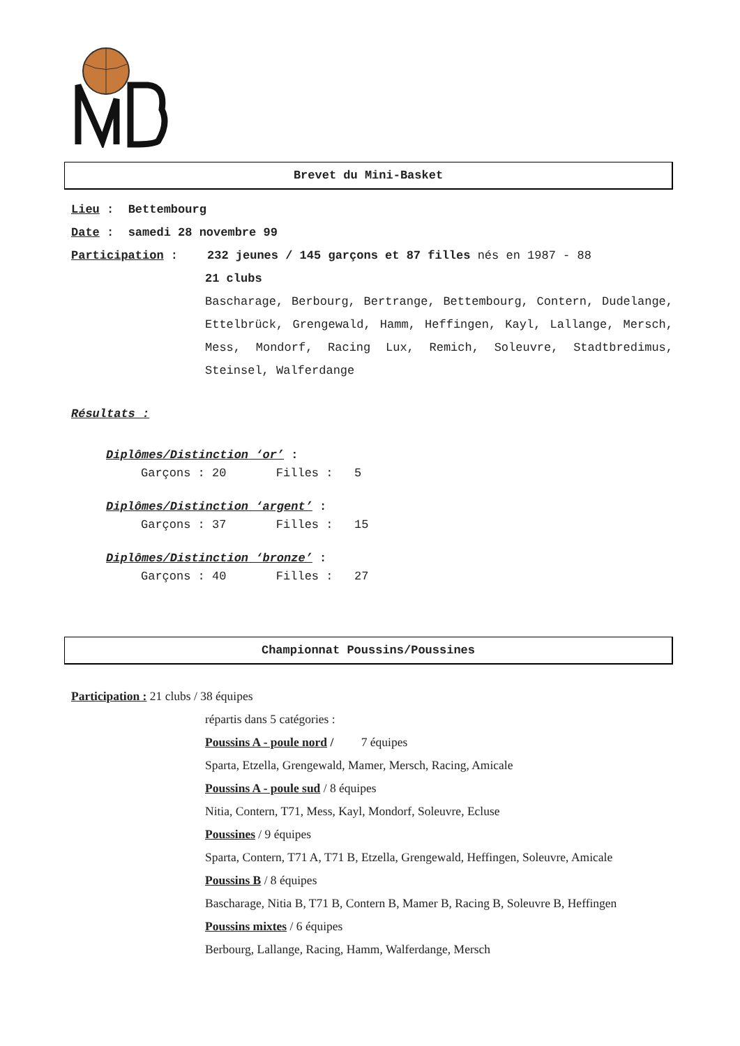Brevet du Mini-Basket
Lieu : Bettembourg
Date : samedi 28 novembre 99
Participation : 232 jeunes / 145 garçons et 87 filles nés en 1987 - 88
21 clubs
Bascharage, Berbourg, Bertrange, Bettembourg, Contern, Dudelange, Ettelbrück, Grengewald, Hamm, Heffingen, Kayl, Lallange, Mersch, Mess, Mondorf, Racing Lux, Remich, Soleuvre, Stadtbredimus, Steinsel, Walferdange
Résultats :
Diplômes/Distinction ‘or’ :
Garçons : 20 Filles : 5
Diplômes/Distinction ‘argent’ :
Garçons : 37 Filles : 15
Diplômes/Distinction ‘bronze’ :
Garçons : 40 Filles : 27
Championnat Poussins/Poussines
Participation : 21 clubs / 38 équipes
répartis dans 5 catégories :
Poussins A - poule nord / 7 équipes
Sparta, Etzella, Grengewald, Mamer, Mersch, Racing, Amicale
Poussins A - poule sud / 8 équipes
Nitia, Contern, T71, Mess, Kayl, Mondorf, Soleuvre, Ecluse
Poussines / 9 équipes
Sparta, Contern, T71 A, T71 B, Etzella, Grengewald, Heffingen, Soleuvre, Amicale
Poussins B / 8 équipes
Bascharage, Nitia B, T71 B, Contern B, Mamer B, Racing B, Soleuvre B, Heffingen
Poussins mixtes / 6 équipes
Berbourg, Lallange, Racing, Hamm, Walferdange, Mersch